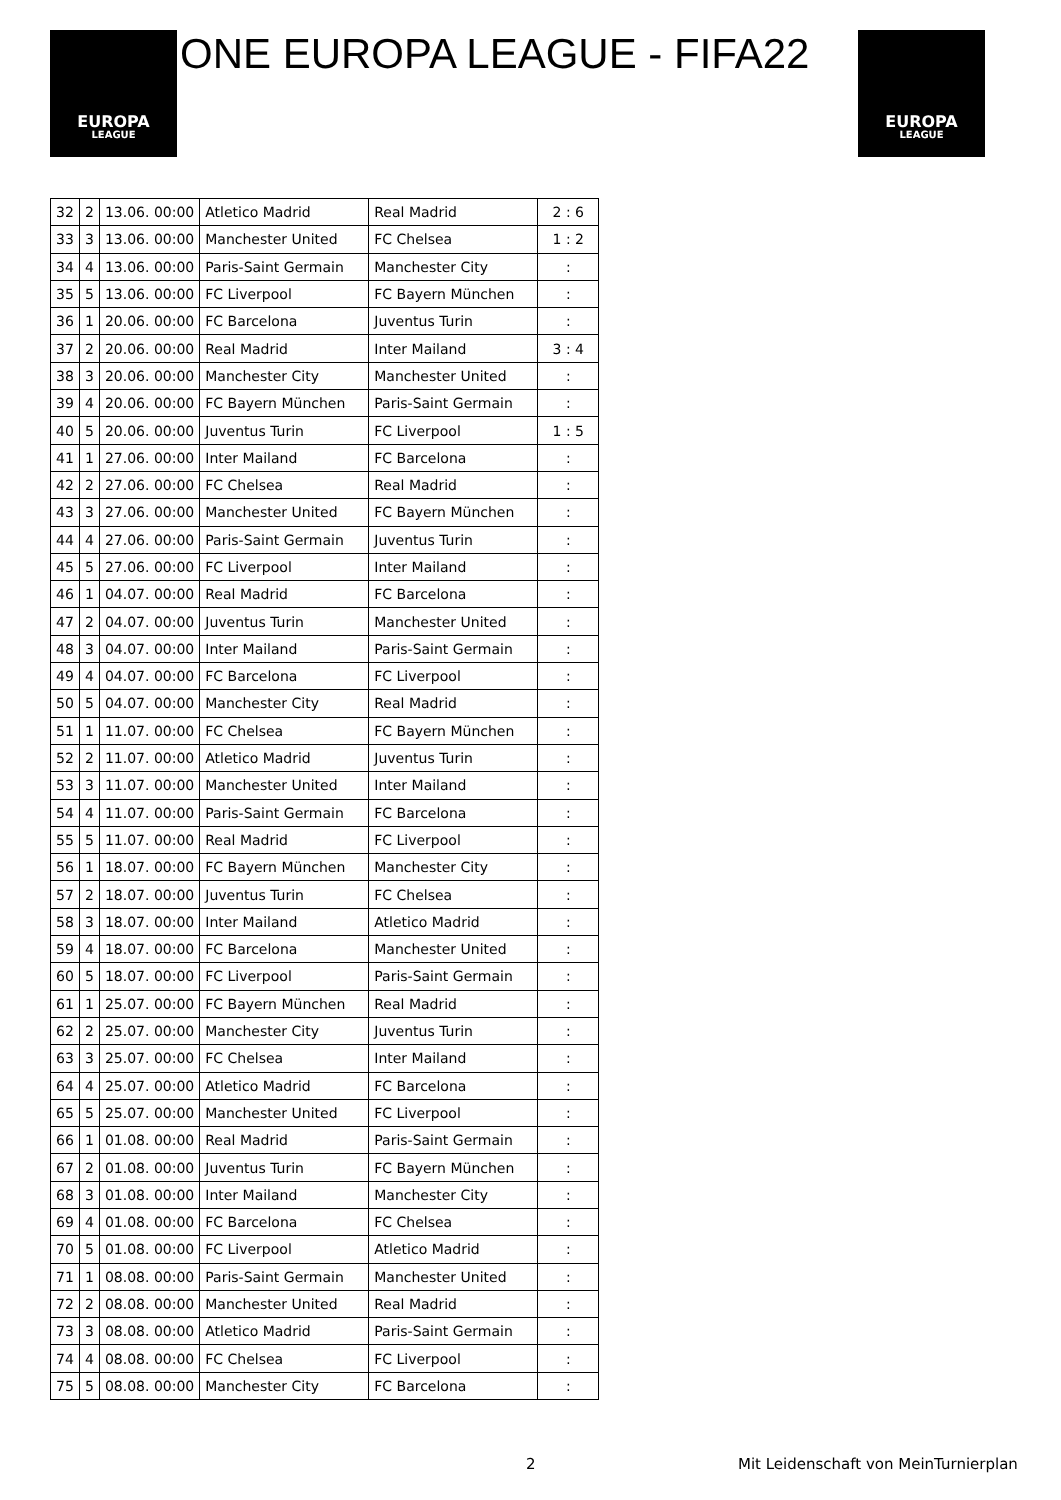EUROPA
LEAGUE
ONE EUROPA LEAGUE - FIFA22
EUROPA
LEAGUE
| 32 | 2 | 13.06. 00:00 | Atletico Madrid | Real Madrid | 2 : 6 |
| 33 | 3 | 13.06. 00:00 | Manchester United | FC Chelsea | 1 : 2 |
| 34 | 4 | 13.06. 00:00 | Paris-Saint Germain | Manchester City | : |
| 35 | 5 | 13.06. 00:00 | FC Liverpool | FC Bayern München | : |
| 36 | 1 | 20.06. 00:00 | FC Barcelona | Juventus Turin | : |
| 37 | 2 | 20.06. 00:00 | Real Madrid | Inter Mailand | 3 : 4 |
| 38 | 3 | 20.06. 00:00 | Manchester City | Manchester United | : |
| 39 | 4 | 20.06. 00:00 | FC Bayern München | Paris-Saint Germain | : |
| 40 | 5 | 20.06. 00:00 | Juventus Turin | FC Liverpool | 1 : 5 |
| 41 | 1 | 27.06. 00:00 | Inter Mailand | FC Barcelona | : |
| 42 | 2 | 27.06. 00:00 | FC Chelsea | Real Madrid | : |
| 43 | 3 | 27.06. 00:00 | Manchester United | FC Bayern München | : |
| 44 | 4 | 27.06. 00:00 | Paris-Saint Germain | Juventus Turin | : |
| 45 | 5 | 27.06. 00:00 | FC Liverpool | Inter Mailand | : |
| 46 | 1 | 04.07. 00:00 | Real Madrid | FC Barcelona | : |
| 47 | 2 | 04.07. 00:00 | Juventus Turin | Manchester United | : |
| 48 | 3 | 04.07. 00:00 | Inter Mailand | Paris-Saint Germain | : |
| 49 | 4 | 04.07. 00:00 | FC Barcelona | FC Liverpool | : |
| 50 | 5 | 04.07. 00:00 | Manchester City | Real Madrid | : |
| 51 | 1 | 11.07. 00:00 | FC Chelsea | FC Bayern München | : |
| 52 | 2 | 11.07. 00:00 | Atletico Madrid | Juventus Turin | : |
| 53 | 3 | 11.07. 00:00 | Manchester United | Inter Mailand | : |
| 54 | 4 | 11.07. 00:00 | Paris-Saint Germain | FC Barcelona | : |
| 55 | 5 | 11.07. 00:00 | Real Madrid | FC Liverpool | : |
| 56 | 1 | 18.07. 00:00 | FC Bayern München | Manchester City | : |
| 57 | 2 | 18.07. 00:00 | Juventus Turin | FC Chelsea | : |
| 58 | 3 | 18.07. 00:00 | Inter Mailand | Atletico Madrid | : |
| 59 | 4 | 18.07. 00:00 | FC Barcelona | Manchester United | : |
| 60 | 5 | 18.07. 00:00 | FC Liverpool | Paris-Saint Germain | : |
| 61 | 1 | 25.07. 00:00 | FC Bayern München | Real Madrid | : |
| 62 | 2 | 25.07. 00:00 | Manchester City | Juventus Turin | : |
| 63 | 3 | 25.07. 00:00 | FC Chelsea | Inter Mailand | : |
| 64 | 4 | 25.07. 00:00 | Atletico Madrid | FC Barcelona | : |
| 65 | 5 | 25.07. 00:00 | Manchester United | FC Liverpool | : |
| 66 | 1 | 01.08. 00:00 | Real Madrid | Paris-Saint Germain | : |
| 67 | 2 | 01.08. 00:00 | Juventus Turin | FC Bayern München | : |
| 68 | 3 | 01.08. 00:00 | Inter Mailand | Manchester City | : |
| 69 | 4 | 01.08. 00:00 | FC Barcelona | FC Chelsea | : |
| 70 | 5 | 01.08. 00:00 | FC Liverpool | Atletico Madrid | : |
| 71 | 1 | 08.08. 00:00 | Paris-Saint Germain | Manchester United | : |
| 72 | 2 | 08.08. 00:00 | Manchester United | Real Madrid | : |
| 73 | 3 | 08.08. 00:00 | Atletico Madrid | Paris-Saint Germain | : |
| 74 | 4 | 08.08. 00:00 | FC Chelsea | FC Liverpool | : |
| 75 | 5 | 08.08. 00:00 | Manchester City | FC Barcelona | : |
2
Mit Leidenschaft von MeinTurnierplan